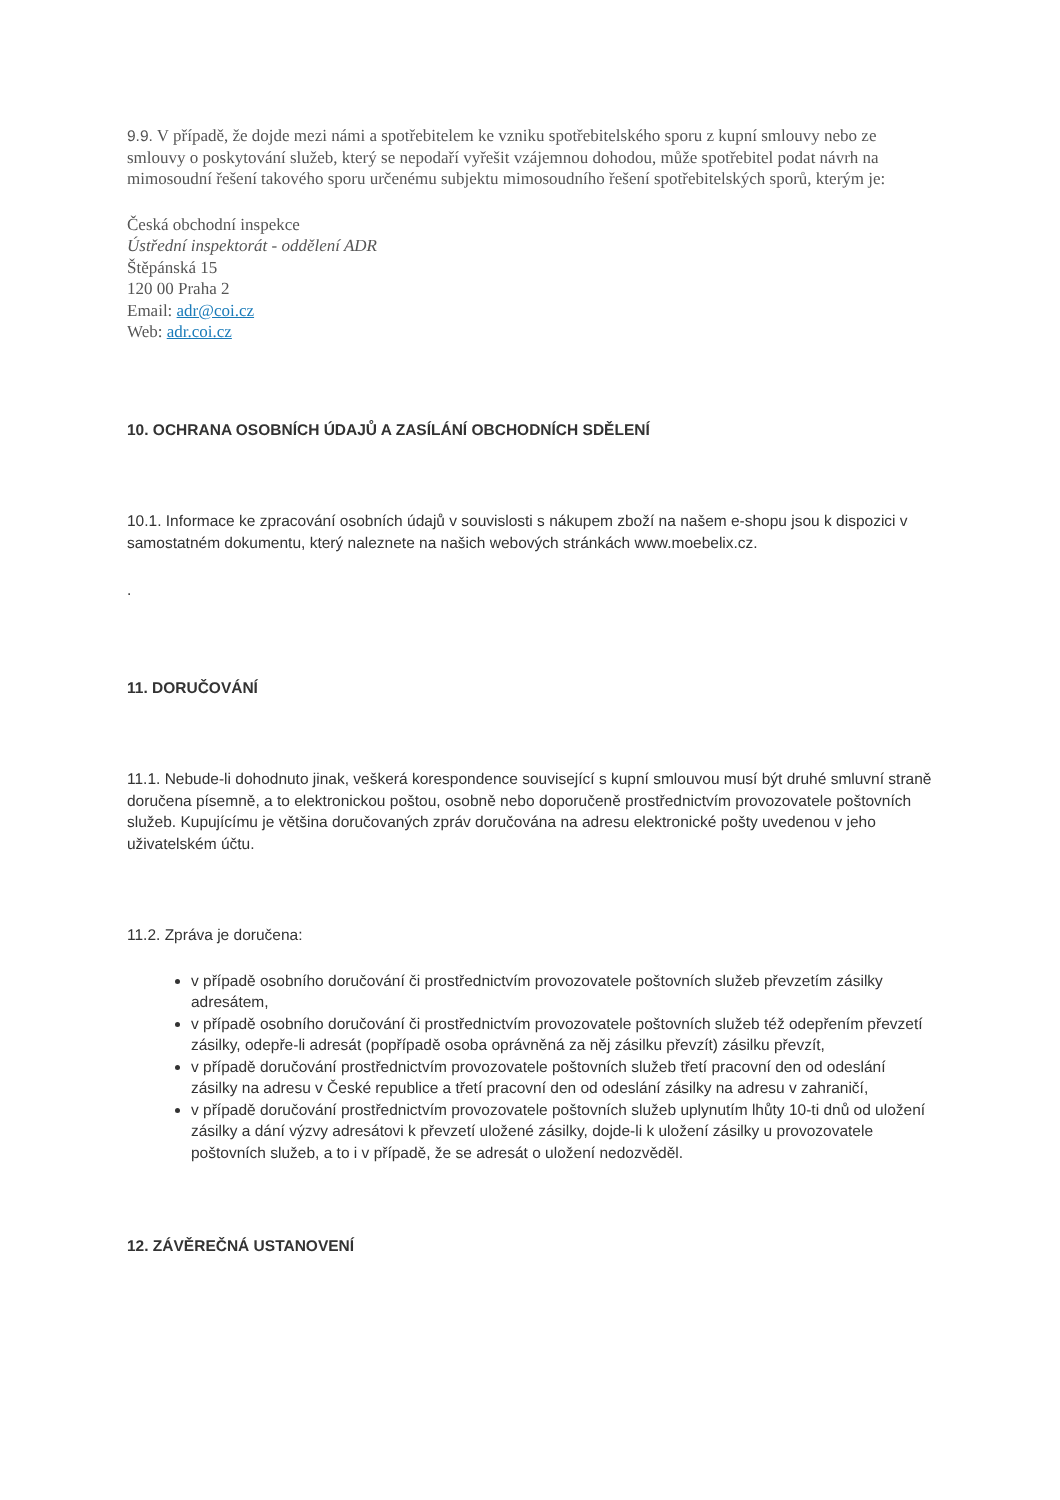9.9. V případě, že dojde mezi námi a spotřebitelem ke vzniku spotřebitelského sporu z kupní smlouvy nebo ze smlouvy o poskytování služeb, který se nepodaří vyřešit vzájemnou dohodou, může spotřebitel podat návrh na mimosoudní řešení takového sporu určenému subjektu mimosoudního řešení spotřebitelských sporů, kterým je:
Česká obchodní inspekce
Ústřední inspektorát - oddělení ADR
Štěpánská 15
120 00 Praha 2
Email: adr@coi.cz
Web: adr.coi.cz
10. OCHRANA OSOBNÍCH ÚDAJŮ A ZASÍLÁNÍ OBCHODNÍCH SDĚLENÍ
10.1. Informace ke zpracování osobních údajů v souvislosti s nákupem zboží na našem e-shopu jsou k dispozici v samostatném dokumentu, který naleznete na našich webových stránkách www.moebelix.cz.
.
11. DORUČOVÁNÍ
11.1. Nebude-li dohodnuto jinak, veškerá korespondence související s kupní smlouvou musí být druhé smluvní straně doručena písemně, a to elektronickou poštou, osobně nebo doporučeně prostřednictvím provozovatele poštovních služeb. Kupujícímu je většina doručovaných zpráv doručována na adresu elektronické pošty uvedenou v jeho uživatelském účtu.
11.2. Zpráva je doručena:
v případě osobního doručování či prostřednictvím provozovatele poštovních služeb převzetím zásilky adresátem,
v případě osobního doručování či prostřednictvím provozovatele poštovních služeb též odepřením převzetí zásilky, odepře-li adresát (popřípadě osoba oprávněná za něj zásilku převzít) zásilku převzít,
v případě doručování prostřednictvím provozovatele poštovních služeb třetí pracovní den od odeslání zásilky na adresu v České republice a třetí pracovní den od odeslání zásilky na adresu v zahraničí,
v případě doručování prostřednictvím provozovatele poštovních služeb uplynutím lhůty 10-ti dnů od uložení zásilky a dání výzvy adresátovi k převzetí uložené zásilky, dojde-li k uložení zásilky u provozovatele poštovních služeb, a to i v případě, že se adresát o uložení nedozvěděl.
12. ZÁVĚREČNÁ USTANOVENÍ